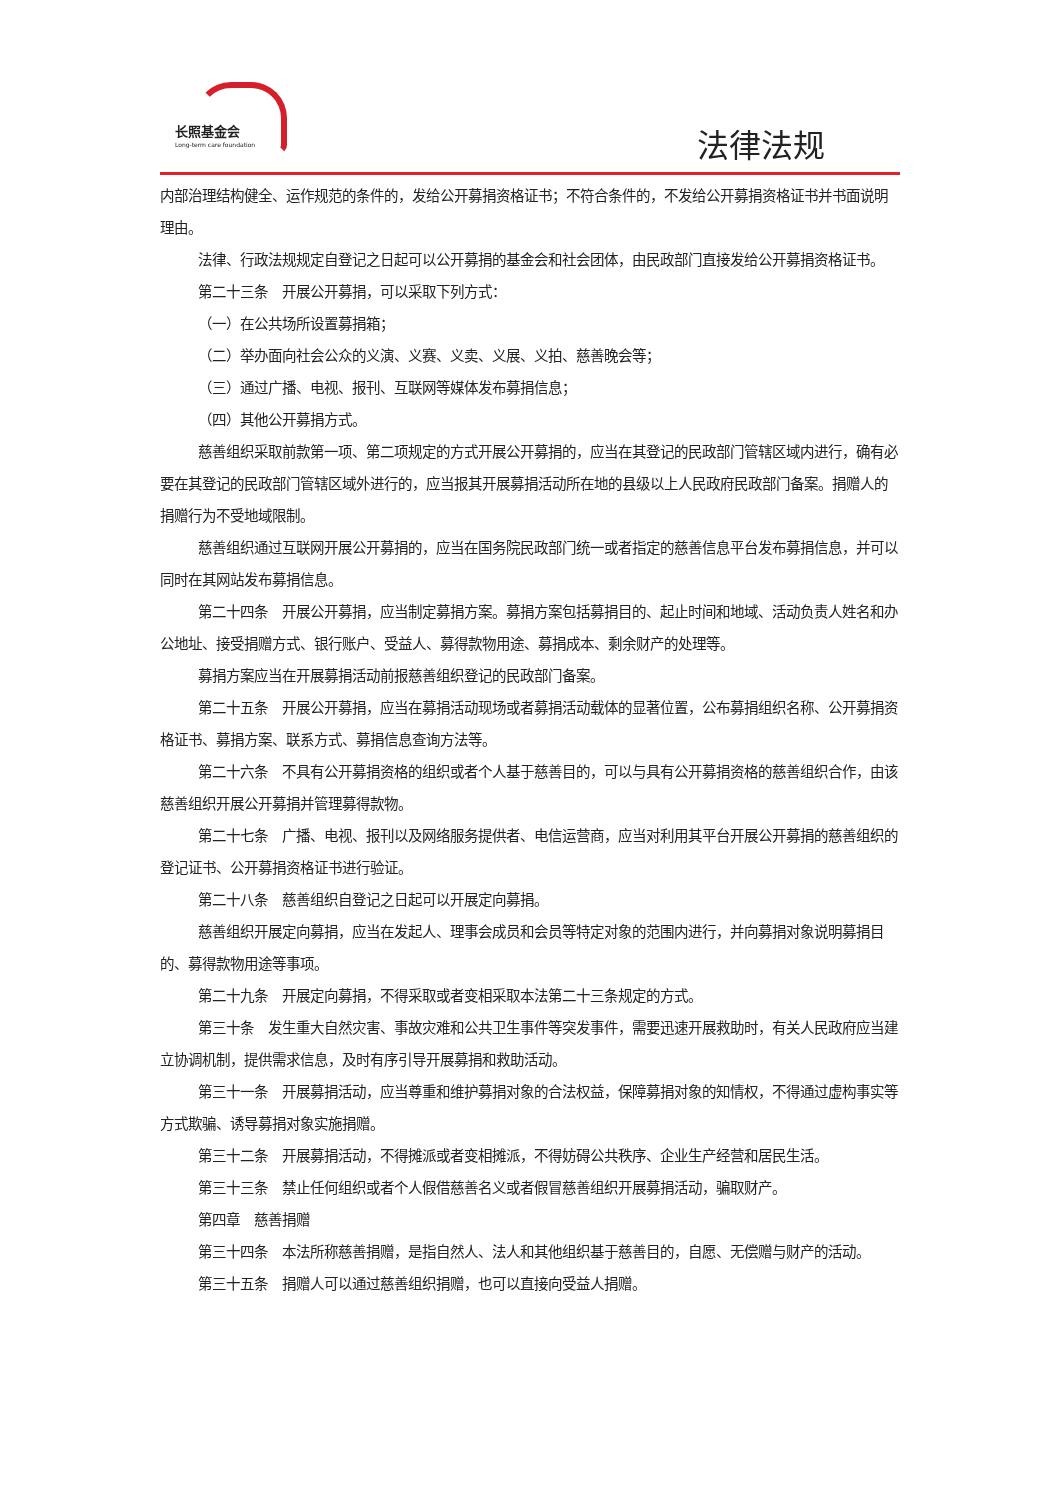长照基金会
Long-term care foundation
法律法规
内部治理结构健全、运作规范的条件的，发给公开募捐资格证书；不符合条件的，不发给公开募捐资格证书并书面说明理由。
法律、行政法规规定自登记之日起可以公开募捐的基金会和社会团体，由民政部门直接发给公开募捐资格证书。
第二十三条　开展公开募捐，可以采取下列方式：
（一）在公共场所设置募捐箱；
（二）举办面向社会公众的义演、义赛、义卖、义展、义拍、慈善晚会等；
（三）通过广播、电视、报刊、互联网等媒体发布募捐信息；
（四）其他公开募捐方式。
慈善组织采取前款第一项、第二项规定的方式开展公开募捐的，应当在其登记的民政部门管辖区域内进行，确有必要在其登记的民政部门管辖区域外进行的，应当报其开展募捐活动所在地的县级以上人民政府民政部门备案。捐赠人的捐赠行为不受地域限制。
慈善组织通过互联网开展公开募捐的，应当在国务院民政部门统一或者指定的慈善信息平台发布募捐信息，并可以同时在其网站发布募捐信息。
第二十四条　开展公开募捐，应当制定募捐方案。募捐方案包括募捐目的、起止时间和地域、活动负责人姓名和办公地址、接受捐赠方式、银行账户、受益人、募得款物用途、募捐成本、剩余财产的处理等。
募捐方案应当在开展募捐活动前报慈善组织登记的民政部门备案。
第二十五条　开展公开募捐，应当在募捐活动现场或者募捐活动载体的显著位置，公布募捐组织名称、公开募捐资格证书、募捐方案、联系方式、募捐信息查询方法等。
第二十六条　不具有公开募捐资格的组织或者个人基于慈善目的，可以与具有公开募捐资格的慈善组织合作，由该慈善组织开展公开募捐并管理募得款物。
第二十七条　广播、电视、报刊以及网络服务提供者、电信运营商，应当对利用其平台开展公开募捐的慈善组织的登记证书、公开募捐资格证书进行验证。
第二十八条　慈善组织自登记之日起可以开展定向募捐。
慈善组织开展定向募捐，应当在发起人、理事会成员和会员等特定对象的范围内进行，并向募捐对象说明募捐目的、募得款物用途等事项。
第二十九条　开展定向募捐，不得采取或者变相采取本法第二十三条规定的方式。
第三十条　发生重大自然灾害、事故灾难和公共卫生事件等突发事件，需要迅速开展救助时，有关人民政府应当建立协调机制，提供需求信息，及时有序引导开展募捐和救助活动。
第三十一条　开展募捐活动，应当尊重和维护募捐对象的合法权益，保障募捐对象的知情权，不得通过虚构事实等方式欺骗、诱导募捐对象实施捐赠。
第三十二条　开展募捐活动，不得摊派或者变相摊派，不得妨碍公共秩序、企业生产经营和居民生活。
第三十三条　禁止任何组织或者个人假借慈善名义或者假冒慈善组织开展募捐活动，骗取财产。
第四章　慈善捐赠
第三十四条　本法所称慈善捐赠，是指自然人、法人和其他组织基于慈善目的，自愿、无偿赠与财产的活动。
第三十五条　捐赠人可以通过慈善组织捐赠，也可以直接向受益人捐赠。